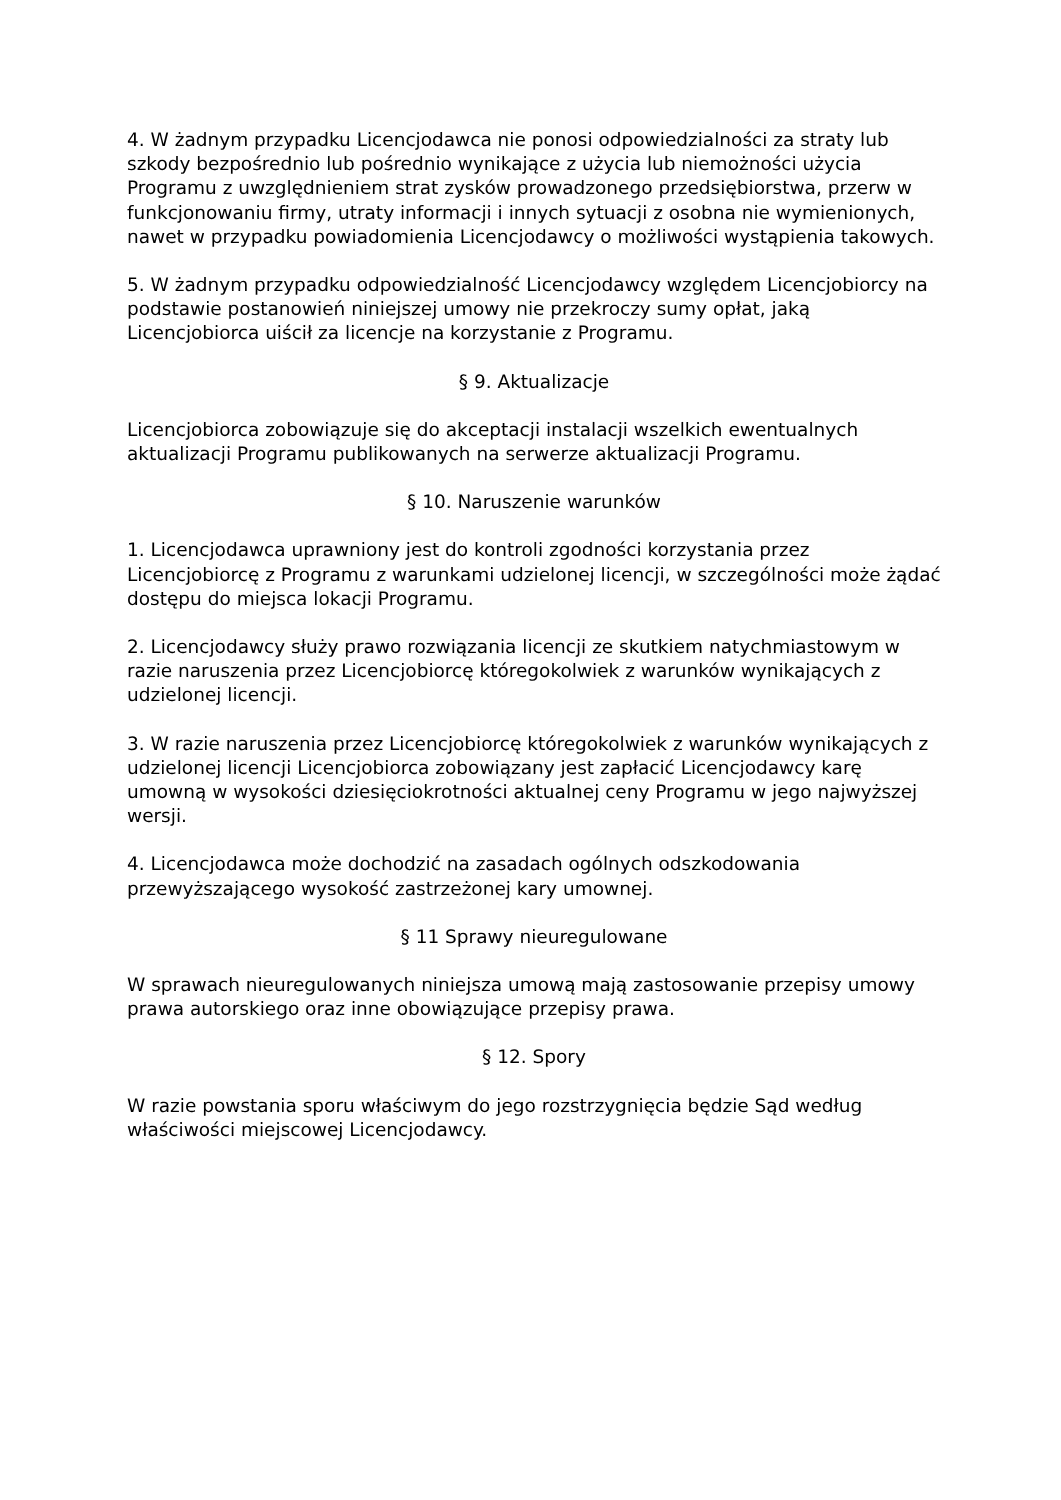4. W żadnym przypadku Licencjodawca nie ponosi odpowiedzialności za straty lub szkody bezpośrednio lub pośrednio wynikające z użycia lub niemożności użycia Programu z uwzględnieniem strat zysków prowadzonego przedsiębiorstwa, przerw w funkcjonowaniu firmy, utraty informacji i innych sytuacji z osobna nie wymienionych, nawet w przypadku powiadomienia Licencjodawcy o możliwości wystąpienia takowych.
5. W żadnym przypadku odpowiedzialność Licencjodawcy względem Licencjobiorcy na podstawie postanowień niniejszej umowy nie przekroczy sumy opłat, jaką Licencjobiorca uiścił za licencje na korzystanie z Programu.
§ 9. Aktualizacje
Licencjobiorca zobowiązuje się do akceptacji instalacji wszelkich ewentualnych aktualizacji Programu publikowanych na serwerze aktualizacji Programu.
§ 10. Naruszenie warunków
1. Licencjodawca uprawniony jest do kontroli zgodności korzystania przez Licencjobiorcę z Programu z warunkami udzielonej licencji, w szczególności może żądać dostępu do miejsca lokacji Programu.
2. Licencjodawcy służy prawo rozwiązania licencji ze skutkiem natychmiastowym w razie naruszenia przez Licencjobiorcę któregokolwiek z warunków wynikających z udzielonej licencji.
3. W razie naruszenia przez Licencjobiorcę któregokolwiek z warunków wynikających z udzielonej licencji Licencjobiorca zobowiązany jest zapłacić Licencjodawcy karę umowną w wysokości dziesięciokrotności aktualnej ceny Programu w jego najwyższej wersji.
4. Licencjodawca może dochodzić na zasadach ogólnych odszkodowania przewyższającego wysokość zastrzeżonej kary umownej.
§ 11 Sprawy nieuregulowane
W sprawach nieuregulowanych niniejsza umową mają zastosowanie przepisy umowy prawa autorskiego oraz inne obowiązujące przepisy prawa.
§ 12. Spory
W razie powstania sporu właściwym do jego rozstrzygnięcia będzie Sąd według właściwości miejscowej Licencjodawcy.